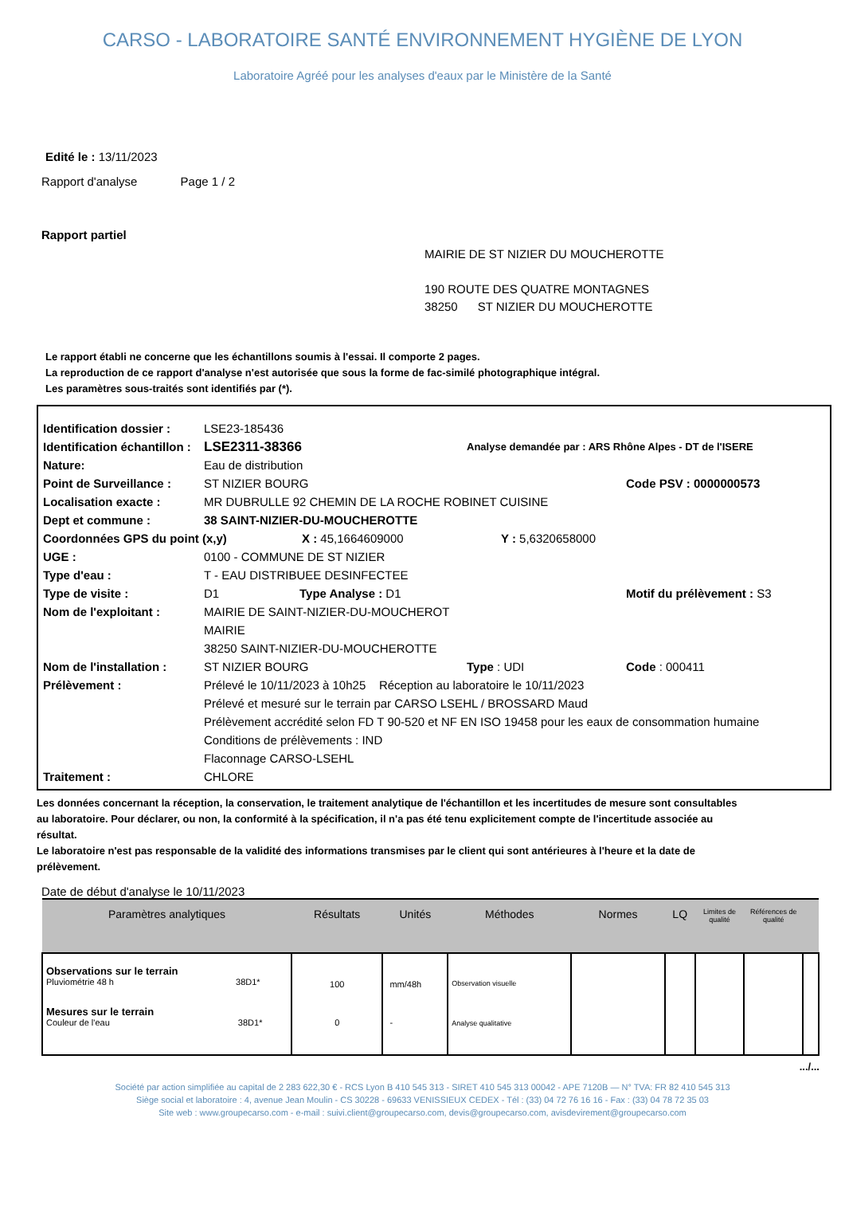CARSO - LABORATOIRE SANTÉ ENVIRONNEMENT HYGIÈNE DE LYON
Laboratoire Agréé pour les analyses d'eaux par le Ministère de la Santé
Edité le : 13/11/2023
Rapport d'analyse Page 1 / 2
Rapport partiel
MAIRIE DE ST NIZIER DU MOUCHEROTTE
190 ROUTE DES QUATRE MONTAGNES
38250 ST NIZIER DU MOUCHEROTTE
Le rapport établi ne concerne que les échantillons soumis à l'essai. Il comporte 2 pages.
La reproduction de ce rapport d'analyse n'est autorisée que sous la forme de fac-similé photographique intégral.
Les paramètres sous-traités sont identifiés par (*).
Identification dossier : LSE23-185436
Identification échantillon : LSE2311-38366 Analyse demandée par : ARS Rhône Alpes - DT de l'ISERE
Nature: Eau de distribution
Point de Surveillance : ST NIZIER BOURG Code PSV : 0000000573
Localisation exacte : MR DUBRULLE 92 CHEMIN DE LA ROCHE ROBINET CUISINE
Dept et commune : 38 SAINT-NIZIER-DU-MOUCHEROTTE
Coordonnées GPS du point (x,y) X : 45,1664609000 Y : 5,6320658000
UGE : 0100 - COMMUNE DE ST NIZIER
Type d'eau : T - EAU DISTRIBUEE DESINFECTEE
Type de visite : D1 Type Analyse : D1 Motif du prélèvement : S3
Nom de l'exploitant : MAIRIE DE SAINT-NIZIER-DU-MOUCHEROT
MAIRIE
38250 SAINT-NIZIER-DU-MOUCHEROTTE
Nom de l'installation : ST NIZIER BOURG Type : UDI Code : 000411
Prélèvement : Prélevé le 10/11/2023 à 10h25 Réception au laboratoire le 10/11/2023
Prélevé et mesuré sur le terrain par CARSO LSEHL / BROSSARD Maud
Prélèvement accrédité selon FD T 90-520 et NF EN ISO 19458 pour les eaux de consommation humaine
Conditions de prélèvements : IND
Flaconnage CARSO-LSEHL
Traitement : CHLORE
Les données concernant la réception, la conservation, le traitement analytique de l'échantillon et les incertitudes de mesure sont consultables au laboratoire. Pour déclarer, ou non, la conformité à la spécification, il n'a pas été tenu explicitement compte de l'incertitude associée au résultat.
Le laboratoire n'est pas responsable de la validité des informations transmises par le client qui sont antérieures à l'heure et la date de prélèvement.
Date de début d'analyse le 10/11/2023
| Paramètres analytiques | Résultats | Unités | Méthodes | Normes | LQ | Limites de qualité | Références de qualité | |
| --- | --- | --- | --- | --- | --- | --- | --- | --- |
| Observations sur le terrain Pluviométrie 48 h 38D1* Mesures sur le terrain Couleur de l'eau 38D1* | 100 0 | mm/48h - | Observation visuelle Analyse qualitative | | | | | |
.../...
Société par action simplifiée au capital de 2 283 622,30 € - RCS Lyon B 410 545 313 - SIRET 410 545 313 00042 - APE 7120B — N° TVA: FR 82 410 545 313
Siège social et laboratoire : 4, avenue Jean Moulin - CS 30228 - 69633 VENISSIEUX CEDEX - Tél : (33) 04 72 76 16 16 - Fax : (33) 04 78 72 35 03
Site web : www.groupecarso.com - e-mail : suivi.client@groupecarso.com, devis@groupecarso.com, avisdevirement@groupecarso.com